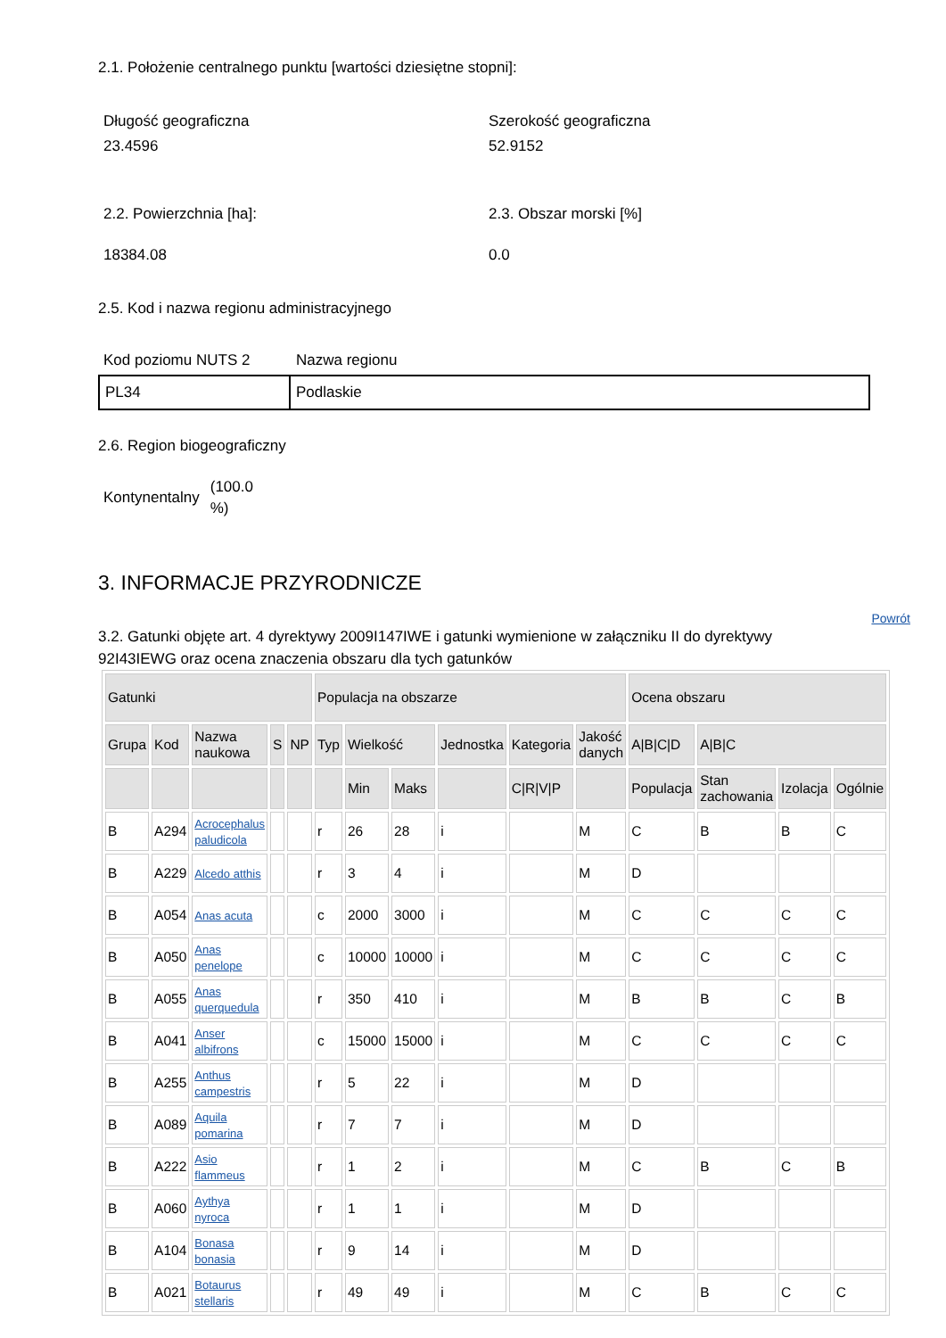2.1. Położenie centralnego punktu [wartości dziesiętne stopni]:
Długość geograficzna
23.4596
Szerokość geograficzna
52.9152
2.2. Powierzchnia [ha]: 2.3. Obszar morski [%]
18384.08 0.0
2.5. Kod i nazwa regionu administracyjnego
Kod poziomu NUTS 2 Nazwa regionu
| PL34 | Podlaskie |
2.6. Region biogeograficzny
Kontynentalny (100.0
%)
3. INFORMACJE PRZYRODNICZE
3.2. Gatunki objęte art. 4 dyrektywy 2009I147IWE i gatunki wymienione w załączniku II do dyrektywy 92I43IEWG oraz ocena znaczenia obszaru dla tych gatunków
Powrót
| Gatunki | | | | | Populacja na obszarze | | | | | | Ocena obszaru | | | |
| --- | --- | --- | --- | --- | --- | --- | --- | --- | --- | --- | --- | --- | --- | --- |
| Grupa | Kod | Nazwa naukowa | S | NP | Typ | Wielkość | | Jednostka | Kategoria | Jakość danych | A/B/C/D | A/B/C | | |
| | | | | | | Min | Maks | | C/R/V/P | | Populacja | Stan zachowania | Izolacja | Ogólnie |
| B | A294 | Acrocephalus paludicola | | | r | 26 | 28 | i | | M | C | B | B | C |
| B | A229 | Alcedo atthis | | | r | 3 | 4 | i | | M | D | | | |
| B | A054 | Anas acuta | | | c | 2000 | 3000 | i | | M | C | C | C | C |
| B | A050 | Anas penelope | | | c | 10000 | 10000 | i | | M | C | C | C | C |
| B | A055 | Anas querquedula | | | r | 350 | 410 | i | | M | B | B | C | B |
| B | A041 | Anser albifrons | | | c | 15000 | 15000 | i | | M | C | C | C | C |
| B | A255 | Anthus campestris | | | r | 5 | 22 | i | | M | D | | | |
| B | A089 | Aquila pomarina | | | r | 7 | 7 | i | | M | D | | | |
| B | A222 | Asio flammeus | | | r | 1 | 2 | i | | M | C | B | C | B |
| B | A060 | Aythya nyroca | | | r | 1 | 1 | i | | M | D | | | |
| B | A104 | Bonasa bonasia | | | r | 9 | 14 | i | | M | D | | | |
| B | A021 | Botaurus stellaris | | | r | 49 | 49 | i | | M | C | B | C | C |